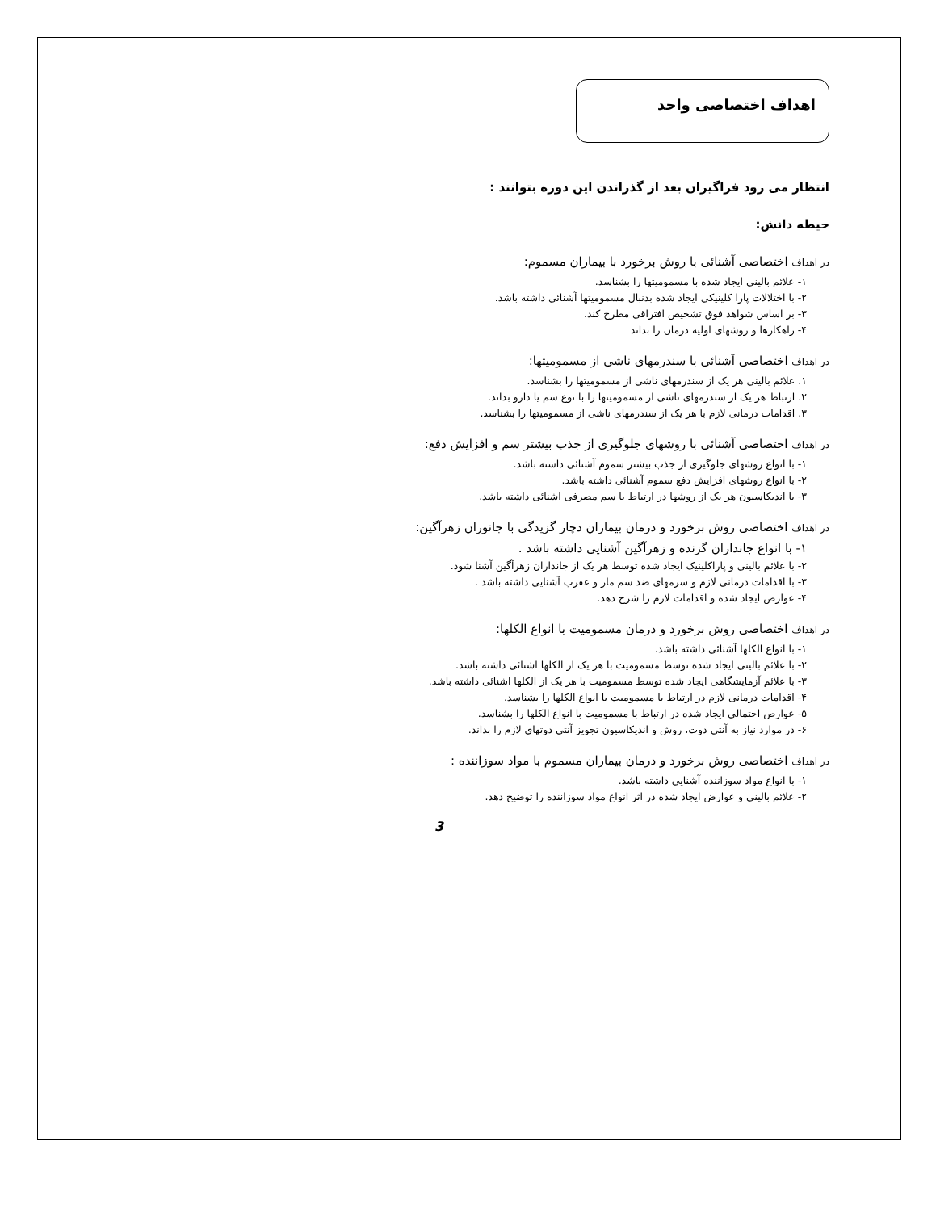اهداف اختصاصی واحد
انتظار می رود فراگیران بعد از گذراندن این دوره بتوانند :
حیطه دانش:
در اهداف اختصاصی آشنائی با روش برخورد با بیماران مسموم:
۱- علائم بالینی ایجاد شده با مسمومیتها را بشناسد.
۲- با اختلالات پارا کلینیکی ایجاد شده بدنبال مسمومیتها آشنائی داشته باشد.
۳- بر اساس شواهد فوق تشخیص افتراقی مطرح کند.
۴- راهکارها و روشهای اولیه درمان را بداند
در اهداف اختصاصی آشنائی با سندرمهای ناشی از مسمومیتها:
۱. علائم بالینی هر یک از سندرمهای ناشی از مسمومیتها را بشناسد.
۲. ارتباط هر یک از سندرمهای ناشی از مسمومیتها را با نوع سم یا دارو بداند.
۳. اقدامات درمانی لازم با هر یک از سندرمهای ناشی از مسمومیتها را بشناسد.
در اهداف اختصاصی آشنائی با روشهای جلوگیری از جذب بیشتر سم و افزایش دفع:
۱- با انواع روشهای جلوگیری از جذب بیشتر سموم آشنائی داشته باشد.
۲- با انواع روشهای افزایش دفع سموم آشنائی داشته باشد.
۳- با اندیکاسیون هر یک از روشها در ارتباط با سم مصرفی اشنائی داشته باشد.
در اهداف اختصاصی روش برخورد و درمان بیماران دچار گزیدگی با جانوران زهرآگین:
۱- با انواع جانداران گزنده و زهرآگین آشنایی داشته باشد .
۲- با علائم بالینی و پاراکلینیک ایجاد شده توسط هر یک از جانداران زهرآگین آشنا شود.
۳- با اقدامات درمانی لازم و سرمهای ضد سم مار و عقرب آشنایی داشته باشد .
۴- عوارض ایجاد شده و اقدامات لازم را شرح دهد.
در اهداف اختصاصی روش برخورد و درمان مسمومیت با انواع الکلها:
۱- با انواع الکلها آشنائی داشته باشد.
۲- با علائم بالینی ایجاد شده توسط مسمومیت با هر یک از الکلها اشنائی داشته باشد.
۳- با علائم آزمایشگاهی ایجاد شده توسط مسمومیت با هر یک از الکلها اشنائی داشته باشد.
۴- اقدامات درمانی لازم در ارتباط با مسمومیت با انواع الکلها را بشناسد.
۵- عوارض احتمالی ایجاد شده در ارتباط با مسمومیت با انواع الکلها را بشناسد.
۶- در موارد نیاز به آنتی دوت، روش و اندیکاسیون تجویز آنتی دوتهای لازم را بداند.
در اهداف اختصاصی روش برخورد و درمان بیماران مسموم با مواد سوزاننده :
۱- با انواع مواد سوزاننده آشنایی داشته باشد.
۲- علائم بالینی و عوارض ایجاد شده در اثر انواع مواد سوزاننده را توضیح دهد.
3